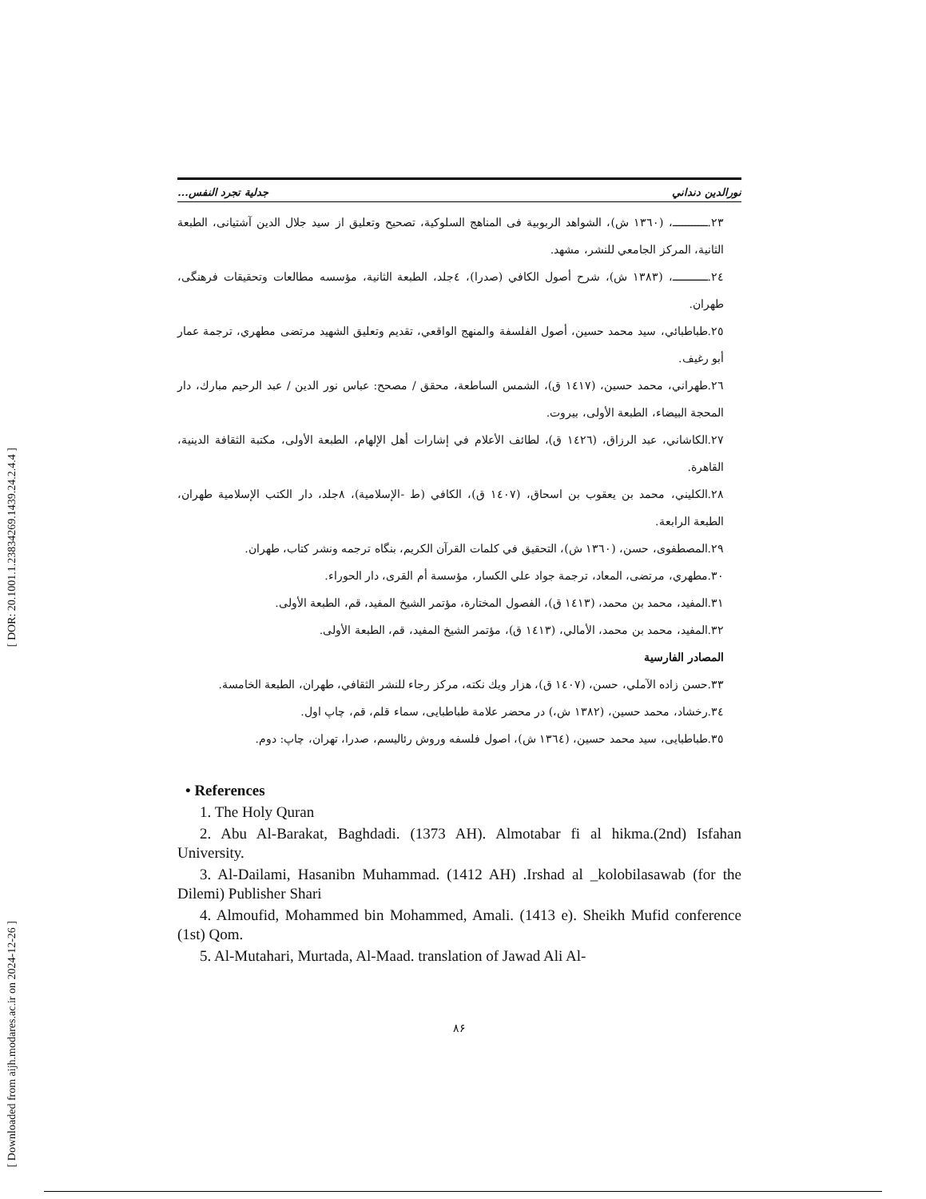[ DOR: 20.1001.1.23834269.1439.24.2.4.4 ]
[ Downloaded from aijh.modares.ac.ir on 2024-12-26 ]
نورالدين دنداني جدلية تجرد النفس...
٢٣.ـــــــــــ، (١٣٦٠ ش)، الشواهد الربوبية فى المناهج السلوكية، تصحيح وتعليق از سيد جلال الدين آشتيانى، الطبعة الثانية، المركز الجامعي للنشر، مشهد.
٢٤.ـــــــــــ، (١٣٨٣ ش)، شرح أصول الكافي (صدرا)، ٤جلد، الطبعة الثانية، مؤسسه مطالعات وتحقيقات فرهنگى، طهران.
٢٥.طباطبائي، سيد محمد حسين، أصول الفلسفة والمنهج الواقعي، تقديم وتعليق الشهيد مرتضى مطهري، ترجمة عمار أبو رغيف.
٢٦.طهراني، محمد حسين، (١٤١٧ ق)، الشمس الساطعة، محقق / مصحح: عباس نور الدين / عبد الرحيم مبارك، دار المحجة البيضاء، الطبعة الأولى، بيروت.
٢٧.الكاشاني، عبد الرزاق، (١٤٢٦ ق)، لطائف الأعلام في إشارات أهل الإلهام، الطبعة الأولى، مكتبة الثقافة الدينية، القاهرة.
٢٨.الكليني، محمد بن يعقوب بن اسحاق، (١٤٠٧ ق)، الكافي (ط -الإسلامية)، ٨جلد، دار الكتب الإسلامية طهران، الطبعة الرابعة.
٢٩.المصطفوى، حسن، (١٣٦٠ ش)، التحقيق في كلمات القرآن الكريم، بنگاه ترجمه ونشر كتاب، طهران.
٣٠.مطهري، مرتضى، المعاد، ترجمة جواد علي الكسار، مؤسسة أم القرى، دار الحوراء.
٣١.المفيد، محمد بن محمد، (١٤١٣ ق)، الفصول المختارة، مؤتمر الشيخ المفيد، قم، الطبعة الأولى.
٣٢.المفيد، محمد بن محمد، الأمالي، (١٤١٣ ق)، مؤتمر الشيخ المفيد، قم، الطبعة الأولى.
المصادر الفارسية
٣٣.حسن زاده الآملي، حسن، (١٤٠٧ ق)، هزار ويك نكته، مركز رجاء للنشر الثقافي، طهران، الطبعة الخامسة.
٣٤.رخشاد، محمد حسين، (١٣٨٢ ش،) در محضر علامة طباطبايى، سماء قلم، قم، چاپ اول.
٣٥.طباطبايى، سيد محمد حسين، (١٣٦٤ ش)، اصول فلسفه وروش رئاليسم، صدرا، تهران، چاپ: دوم.
• References
1. The Holy Quran
2. Abu Al-Barakat, Baghdadi. (1373 AH). Almotabar fi al hikma.(2nd) Isfahan University.
3. Al-Dailami, Hasanibn Muhammad. (1412 AH) .Irshad al _kolobilasawab (for the Dilemi) Publisher Shari
4. Almoufid, Mohammed bin Mohammed, Amali. (1413 e). Sheikh Mufid conference (1st) Qom.
5. Al-Mutahari, Murtada, Al-Maad. translation of Jawad Ali Al-
٨۶